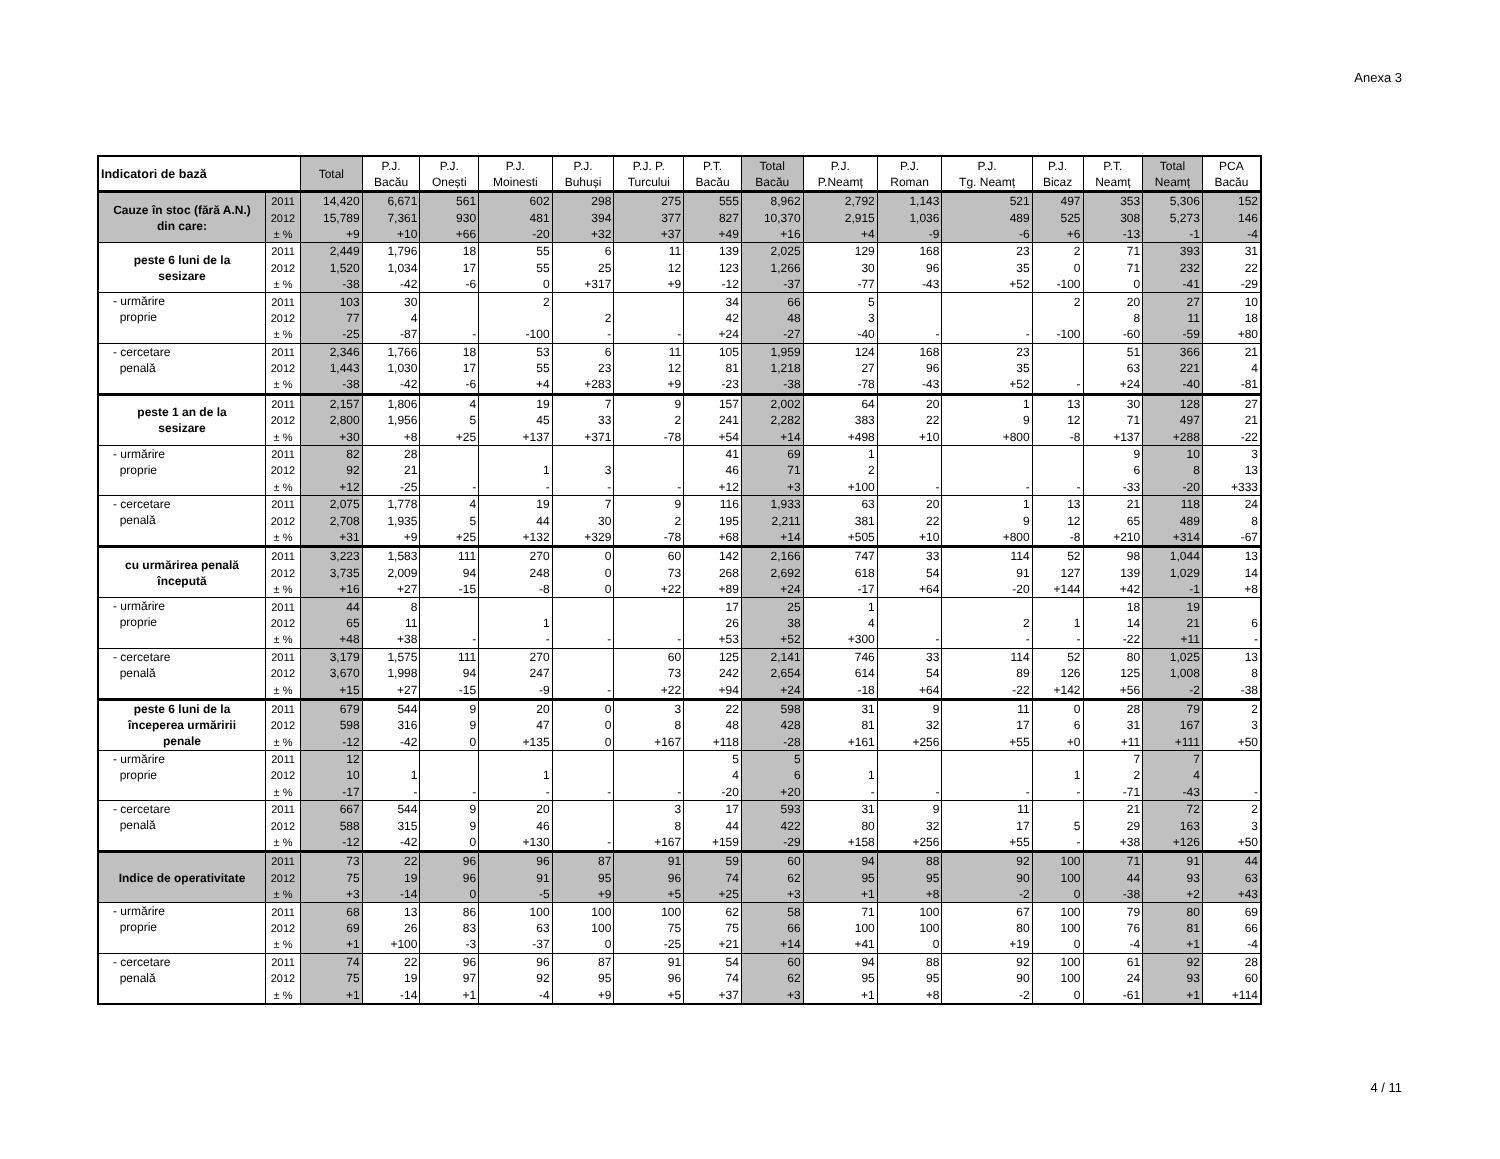Anexa 3
| Indicatori de bază | | Total | P.J. Bacău | P.J. Onești | P.J. Moinesti | P.J. Buhuși | P.J. P. Turcului | P.T. Bacău | Total Bacău | P.J. P.Neamț | P.J. Roman | P.J. Tg. Neamț | P.J. Bicaz | P.T. Neamț | Total Neamț | PCA Bacău |
| --- | --- | --- | --- | --- | --- | --- | --- | --- | --- | --- | --- | --- | --- | --- | --- | --- |
| Cauze în stoc (fără A.N.) din care: | 2011 | 14,420 | 6,671 | 561 | 602 | 298 | 275 | 555 | 8,962 | 2,792 | 1,143 | 521 | 497 | 353 | 5,306 | 152 |
| | 2012 | 15,789 | 7,361 | 930 | 481 | 394 | 377 | 827 | 10,370 | 2,915 | 1,036 | 489 | 525 | 308 | 5,273 | 146 |
| | ± % | +9 | +10 | +66 | -20 | +32 | +37 | +49 | +16 | +4 | -9 | -6 | +6 | -13 | -1 | -4 |
| peste 6 luni de la sesizare | 2011 | 2,449 | 1,796 | 18 | 55 | 6 | 11 | 139 | 2,025 | 129 | 168 | 23 | 2 | 71 | 393 | 31 |
| | 2012 | 1,520 | 1,034 | 17 | 55 | 25 | 12 | 123 | 1,266 | 30 | 96 | 35 | 0 | 71 | 232 | 22 |
| | ± % | -38 | -42 | -6 | 0 | +317 | +9 | -12 | -37 | -77 | -43 | +52 | -100 | 0 | -41 | -29 |
| - urmărire proprie | 2011 | 103 | 30 | | 2 | | | 34 | 66 | 5 | | | 2 | 20 | 27 | 10 |
| | 2012 | 77 | 4 | | | 2 | | 42 | 48 | 3 | | | | 8 | 11 | 18 |
| | ± % | -25 | -87 | - | -100 | - | - | +24 | -27 | -40 | - | - | -100 | -60 | -59 | +80 |
| - cercetare penală | 2011 | 2,346 | 1,766 | 18 | 53 | 6 | 11 | 105 | 1,959 | 124 | 168 | 23 | | 51 | 366 | 21 |
| | 2012 | 1,443 | 1,030 | 17 | 55 | 23 | 12 | 81 | 1,218 | 27 | 96 | 35 | | 63 | 221 | 4 |
| | ± % | -38 | -42 | -6 | +4 | +283 | +9 | -23 | -38 | -78 | -43 | +52 | - | +24 | -40 | -81 |
| peste 1 an de la sesizare | 2011 | 2,157 | 1,806 | 4 | 19 | 7 | 9 | 157 | 2,002 | 64 | 20 | 1 | 13 | 30 | 128 | 27 |
| | 2012 | 2,800 | 1,956 | 5 | 45 | 33 | 2 | 241 | 2,282 | 383 | 22 | 9 | 12 | 71 | 497 | 21 |
| | ± % | +30 | +8 | +25 | +137 | +371 | -78 | +54 | +14 | +498 | +10 | +800 | -8 | +137 | +288 | -22 |
| - urmărire proprie | 2011 | 82 | 28 | | | | | 41 | 69 | 1 | | | | 9 | 10 | 3 |
| | 2012 | 92 | 21 | | 1 | 3 | | 46 | 71 | 2 | | | | 6 | 8 | 13 |
| | ± % | +12 | -25 | - | - | - | - | +12 | +3 | +100 | - | - | - | -33 | -20 | +333 |
| - cercetare penală | 2011 | 2,075 | 1,778 | 4 | 19 | 7 | 9 | 116 | 1,933 | 63 | 20 | 1 | 13 | 21 | 118 | 24 |
| | 2012 | 2,708 | 1,935 | 5 | 44 | 30 | 2 | 195 | 2,211 | 381 | 22 | 9 | 12 | 65 | 489 | 8 |
| | ± % | +31 | +9 | +25 | +132 | +329 | -78 | +68 | +14 | +505 | +10 | +800 | -8 | +210 | +314 | -67 |
| cu urmărirea penală începută | 2011 | 3,223 | 1,583 | 111 | 270 | 0 | 60 | 142 | 2,166 | 747 | 33 | 114 | 52 | 98 | 1,044 | 13 |
| | 2012 | 3,735 | 2,009 | 94 | 248 | 0 | 73 | 268 | 2,692 | 618 | 54 | 91 | 127 | 139 | 1,029 | 14 |
| | ± % | +16 | +27 | -15 | -8 | 0 | +22 | +89 | +24 | -17 | +64 | -20 | +144 | +42 | -1 | +8 |
| - urmărire proprie | 2011 | 44 | 8 | | | | | 17 | 25 | 1 | | | | 18 | 19 | |
| | 2012 | 65 | 11 | | 1 | | | 26 | 38 | 4 | | 2 | 1 | 14 | 21 | 6 |
| | ± % | +48 | +38 | - | - | - | - | +53 | +52 | +300 | - | - | - | -22 | +11 | - |
| - cercetare penală | 2011 | 3,179 | 1,575 | 111 | 270 | | 60 | 125 | 2,141 | 746 | 33 | 114 | 52 | 80 | 1,025 | 13 |
| | 2012 | 3,670 | 1,998 | 94 | 247 | | 73 | 242 | 2,654 | 614 | 54 | 89 | 126 | 125 | 1,008 | 8 |
| | ± % | +15 | +27 | -15 | -9 | - | +22 | +94 | +24 | -18 | +64 | -22 | +142 | +56 | -2 | -38 |
| peste 6 luni de la începerea urmăririi penale | 2011 | 679 | 544 | 9 | 20 | 0 | 3 | 22 | 598 | 31 | 9 | 11 | 0 | 28 | 79 | 2 |
| | 2012 | 598 | 316 | 9 | 47 | 0 | 8 | 48 | 428 | 81 | 32 | 17 | 6 | 31 | 167 | 3 |
| | ± % | -12 | -42 | 0 | +135 | 0 | +167 | +118 | -28 | +161 | +256 | +55 | +0 | +11 | +111 | +50 |
| - urmărire proprie | 2011 | 12 | | | | | | 5 | 5 | | | | | 7 | 7 | |
| | 2012 | 10 | 1 | | 1 | | | 4 | 6 | 1 | | | 1 | 2 | 4 | |
| | ± % | -17 | - | - | - | - | - | -20 | +20 | - | - | - | - | -71 | -43 | - |
| - cercetare penală | 2011 | 667 | 544 | 9 | 20 | | 3 | 17 | 593 | 31 | 9 | 11 | | 21 | 72 | 2 |
| | 2012 | 588 | 315 | 9 | 46 | | 8 | 44 | 422 | 80 | 32 | 17 | 5 | 29 | 163 | 3 |
| | ± % | -12 | -42 | 0 | +130 | - | +167 | +159 | -29 | +158 | +256 | +55 | - | +38 | +126 | +50 |
| Indice de operativitate | 2011 | 73 | 22 | 96 | 96 | 87 | 91 | 59 | 60 | 94 | 88 | 92 | 100 | 71 | 91 | 44 |
| | 2012 | 75 | 19 | 96 | 91 | 95 | 96 | 74 | 62 | 95 | 95 | 90 | 100 | 44 | 93 | 63 |
| | ± % | +3 | -14 | 0 | -5 | +9 | +5 | +25 | +3 | +1 | +8 | -2 | 0 | -38 | +2 | +43 |
| - urmărire proprie | 2011 | 68 | 13 | 86 | 100 | 100 | 100 | 62 | 58 | 71 | 100 | 67 | 100 | 79 | 80 | 69 |
| | 2012 | 69 | 26 | 83 | 63 | 100 | 75 | 75 | 66 | 100 | 100 | 80 | 100 | 76 | 81 | 66 |
| | ± % | +1 | +100 | -3 | -37 | 0 | -25 | +21 | +14 | +41 | 0 | +19 | 0 | -4 | +1 | -4 |
| - cercetare penală | 2011 | 74 | 22 | 96 | 96 | 87 | 91 | 54 | 60 | 94 | 88 | 92 | 100 | 61 | 92 | 28 |
| | 2012 | 75 | 19 | 97 | 92 | 95 | 96 | 74 | 62 | 95 | 95 | 90 | 100 | 24 | 93 | 60 |
| | ± % | +1 | -14 | +1 | -4 | +9 | +5 | +37 | +3 | +1 | +8 | -2 | 0 | -61 | +1 | +114 |
4 / 11